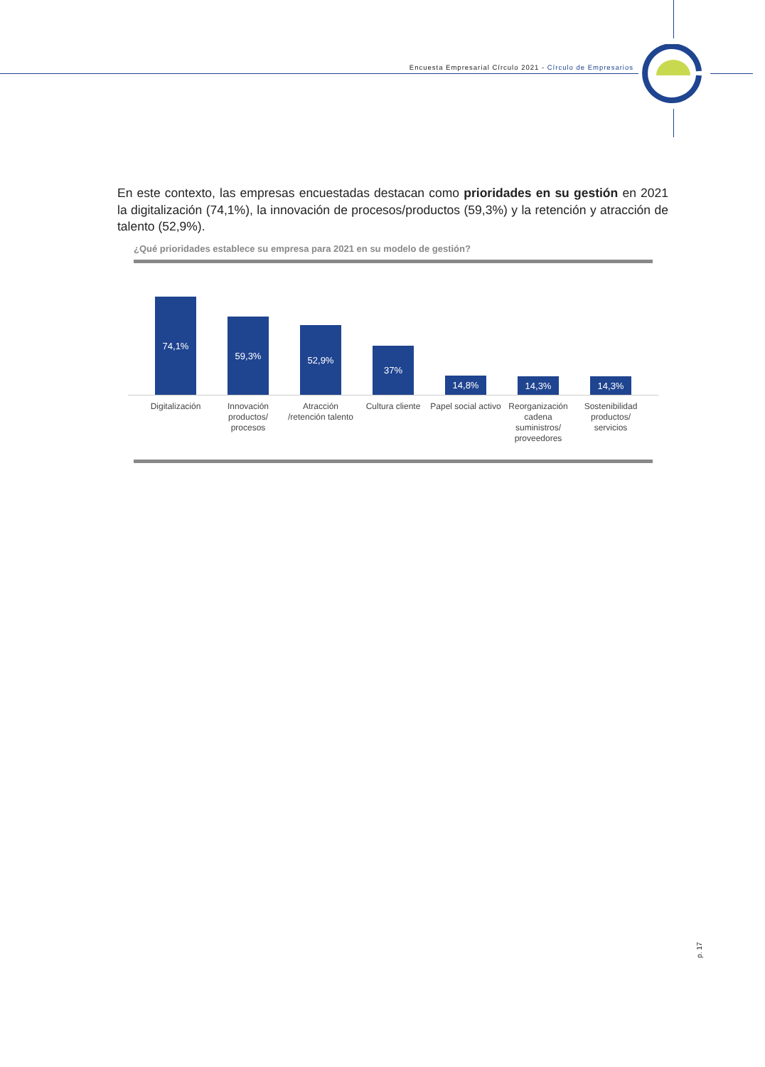Encuesta Empresarial Círculo 2021 - Círculo de Empresarios
En este contexto, las empresas encuestadas destacan como prioridades en su gestión en 2021 la digitalización (74,1%), la innovación de procesos/productos (59,3%) y la retención y atracción de talento (52,9%).
¿Qué prioridades establece su empresa para 2021 en su modelo de gestión?
74,1%
59,3%
52,9%
37%
14,8%
14,3%
14,3%
Digitalización
Innovación productos/ procesos
Atracción /retención talento
Cultura cliente
Papel social activo
Reorganización cadena suministros/ proveedores
Sostenibilidad productos/ servicios
p. 17